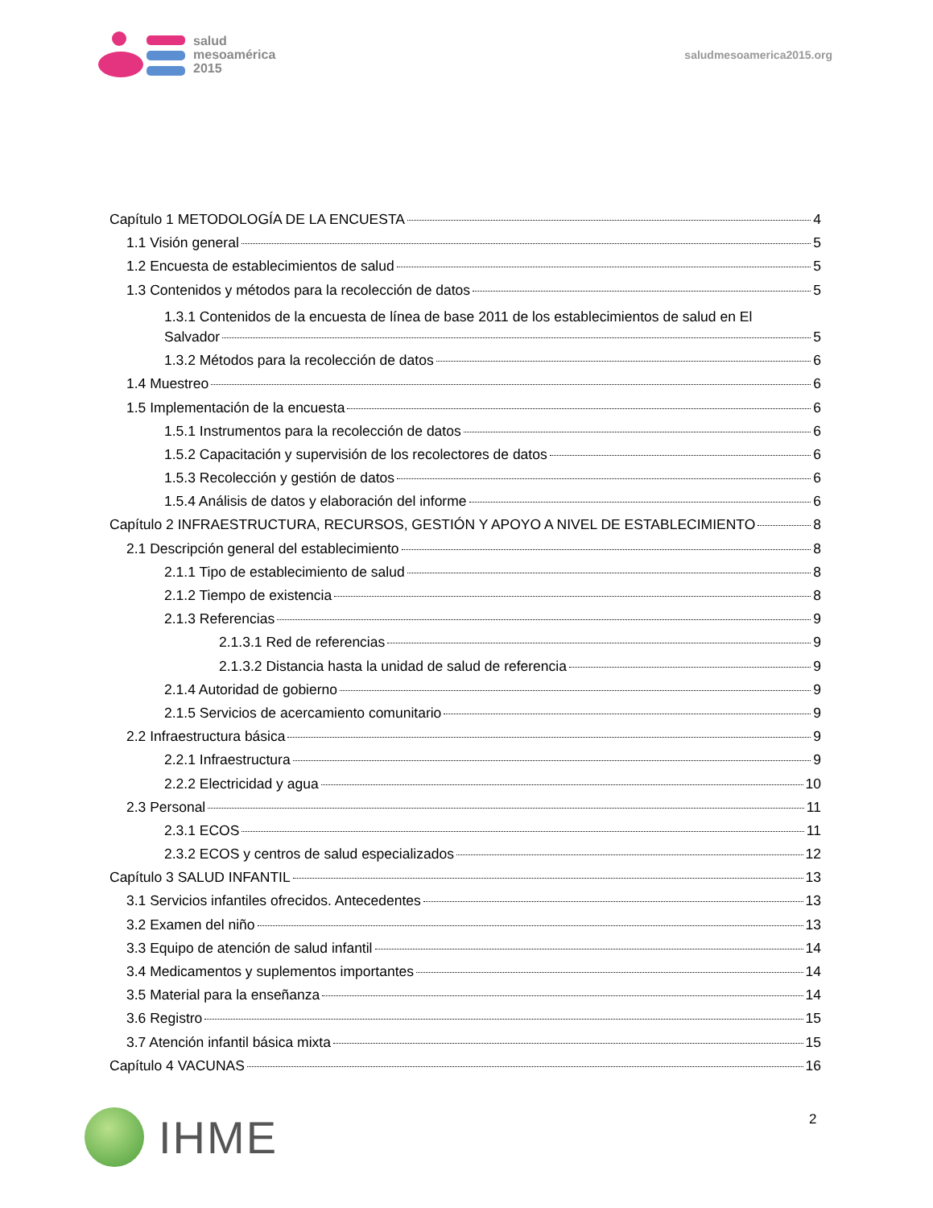salud
mesoamérica
2015
saludmesoamerica2015.org
Capítulo 1 METODOLOGÍA DE LA ENCUESTA 4
1.1 Visión general 5
1.2 Encuesta de establecimientos de salud 5
1.3 Contenidos y métodos para la recolección de datos 5
1.3.1 Contenidos de la encuesta de línea de base 2011 de los establecimientos de salud en El
Salvador 5
1.3.2 Métodos para la recolección de datos 6
1.4 Muestreo 6
1.5 Implementación de la encuesta 6
1.5.1 Instrumentos para la recolección de datos 6
1.5.2 Capacitación y supervisión de los recolectores de datos 6
1.5.3 Recolección y gestión de datos 6
1.5.4 Análisis de datos y elaboración del informe 6
Capítulo 2 INFRAESTRUCTURA, RECURSOS, GESTIÓN Y APOYO A NIVEL DE ESTABLECIMIENTO 8
2.1 Descripción general del establecimiento 8
2.1.1 Tipo de establecimiento de salud 8
2.1.2 Tiempo de existencia 8
2.1.3 Referencias 9
2.1.3.1 Red de referencias 9
2.1.3.2 Distancia hasta la unidad de salud de referencia 9
2.1.4 Autoridad de gobierno 9
2.1.5 Servicios de acercamiento comunitario 9
2.2 Infraestructura básica 9
2.2.1 Infraestructura 9
2.2.2 Electricidad y agua 10
2.3 Personal 11
2.3.1 ECOS 11
2.3.2 ECOS y centros de salud especializados 12
Capítulo 3 SALUD INFANTIL 13
3.1 Servicios infantiles ofrecidos. Antecedentes 13
3.2 Examen del niño 13
3.3 Equipo de atención de salud infantil 14
3.4 Medicamentos y suplementos importantes 14
3.5 Material para la enseñanza 14
3.6 Registro 15
3.7 Atención infantil básica mixta 15
Capítulo 4 VACUNAS 16
2
IHME